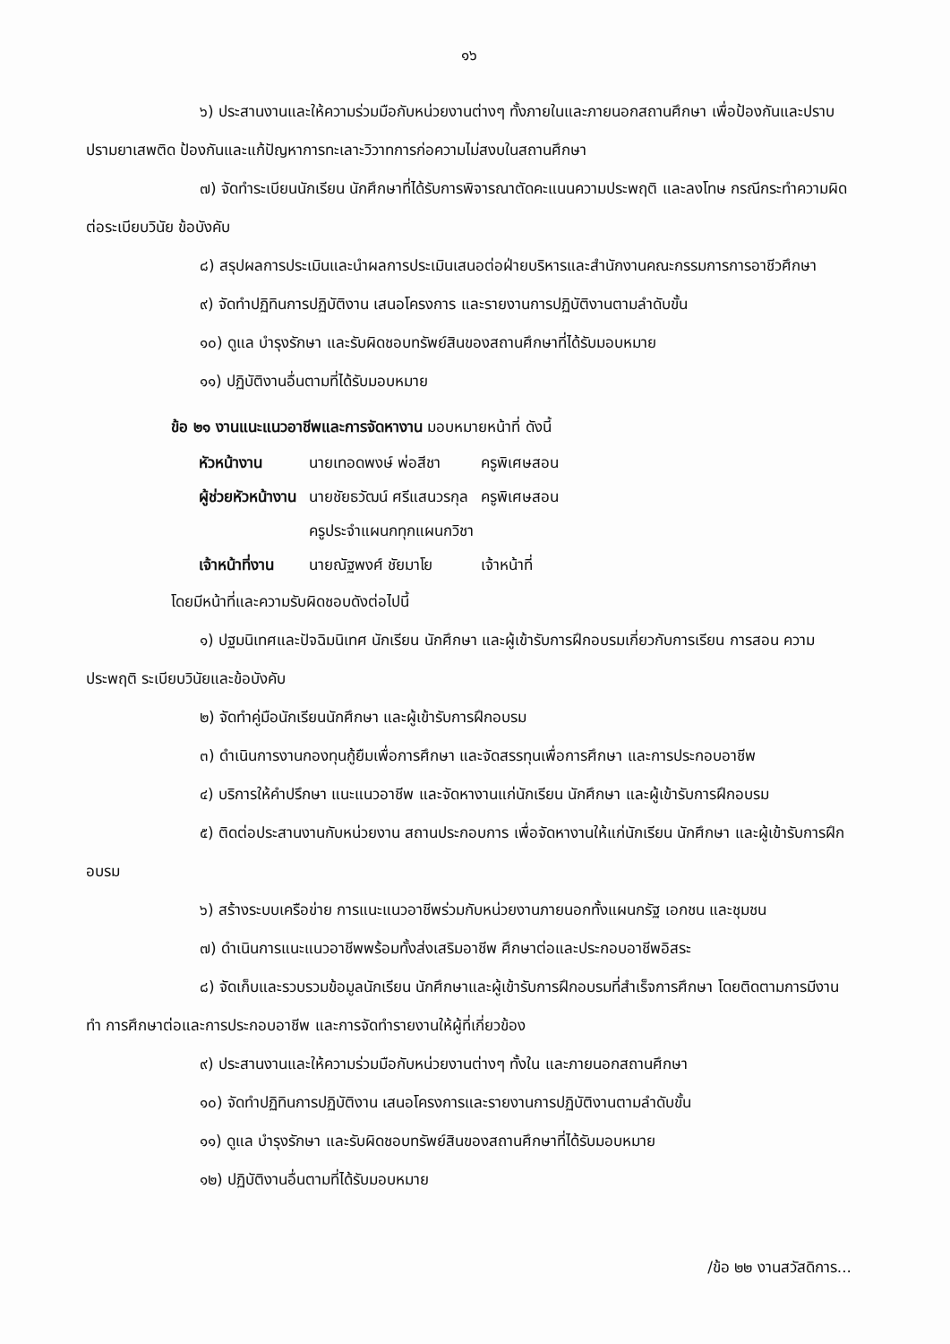๑๖
๖) ประสานงานและให้ความร่วมมือกับหน่วยงานต่างๆ ทั้งภายในและภายนอกสถานศึกษา เพื่อป้องกันและปราบปรามยาเสพติด ป้องกันและแก้ปัญหาการทะเลาะวิวาทการก่อความไม่สงบในสถานศึกษา
๗) จัดทำระเบียนนักเรียน นักศึกษาที่ได้รับการพิจารณาตัดคะแนนความประพฤติ และลงโทษ กรณีกระทำความผิดต่อระเบียบวินัย ข้อบังคับ
๘) สรุปผลการประเมินและนำผลการประเมินเสนอต่อฝ่ายบริหารและสำนักงานคณะกรรมการการอาชีวศึกษา
๙) จัดทำปฏิทินการปฏิบัติงาน เสนอโครงการ และรายงานการปฏิบัติงานตามลำดับขั้น
๑๐) ดูแล บำรุงรักษา และรับผิดชอบทรัพย์สินของสถานศึกษาที่ได้รับมอบหมาย
๑๑) ปฏิบัติงานอื่นตามที่ได้รับมอบหมาย
ข้อ ๒๑ งานแนะแนวอาชีพและการจัดหางาน มอบหมายหน้าที่ ดังนี้
| หัวหน้างาน | นายเทอดพงษ์ พ่อสีชา | ครูพิเศษสอน |
| ผู้ช่วยหัวหน้างาน | นายชัยธวัฒน์ ศรีแสนวรกุล | ครูพิเศษสอน |
| | ครูประจำแผนกทุกแผนกวิชา | |
| เจ้าหน้าที่งาน | นายณัฐพงศ์ ชัยมาโย | เจ้าหน้าที่ |
โดยมีหน้าที่และความรับผิดชอบดังต่อไปนี้
๑) ปฐมนิเทศและปัจฉิมนิเทศ นักเรียน นักศึกษา และผู้เข้ารับการฝึกอบรมเกี่ยวกับการเรียน การสอน ความประพฤติ ระเบียบวินัยและข้อบังคับ
๒) จัดทำคู่มือนักเรียนนักศึกษา และผู้เข้ารับการฝึกอบรม
๓) ดำเนินการงานกองทุนกู้ยืมเพื่อการศึกษา และจัดสรรทุนเพื่อการศึกษา และการประกอบอาชีพ
๔) บริการให้คำปรึกษา แนะแนวอาชีพ และจัดหางานแก่นักเรียน นักศึกษา และผู้เข้ารับการฝึกอบรม
๕) ติดต่อประสานงานกับหน่วยงาน สถานประกอบการ เพื่อจัดหางานให้แก่นักเรียน นักศึกษา และผู้เข้ารับการฝึกอบรม
๖) สร้างระบบเครือข่าย การแนะแนวอาชีพร่วมกับหน่วยงานภายนอกทั้งแผนกรัฐ เอกชน และชุมชน
๗) ดำเนินการแนะแนวอาชีพพร้อมทั้งส่งเสริมอาชีพ ศึกษาต่อและประกอบอาชีพอิสระ
๘) จัดเก็บและรวบรวมข้อมูลนักเรียน นักศึกษาและผู้เข้ารับการฝึกอบรมที่สำเร็จการศึกษา โดยติดตามการมีงานทำ การศึกษาต่อและการประกอบอาชีพ และการจัดทำรายงานให้ผู้ที่เกี่ยวข้อง
๙) ประสานงานและให้ความร่วมมือกับหน่วยงานต่างๆ ทั้งใน และภายนอกสถานศึกษา
๑๐) จัดทำปฏิทินการปฏิบัติงาน เสนอโครงการและรายงานการปฏิบัติงานตามลำดับขั้น
๑๑) ดูแล บำรุงรักษา และรับผิดชอบทรัพย์สินของสถานศึกษาที่ได้รับมอบหมาย
๑๒) ปฏิบัติงานอื่นตามที่ได้รับมอบหมาย
/ข้อ ๒๒ งานสวัสดิการ...